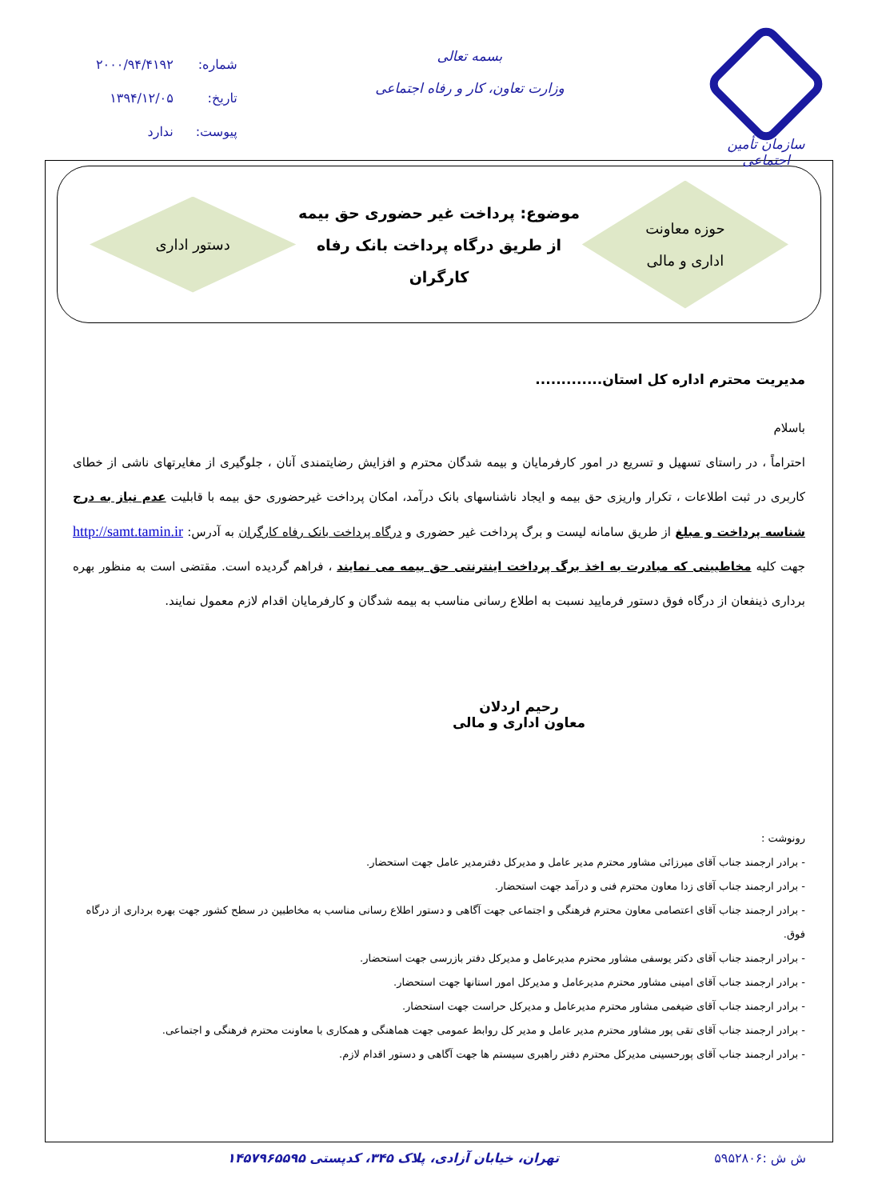سازمان تأمین اجتماعی
بسمه تعالی
وزارت تعاون، کار و رفاه اجتماعی
شماره: ۲۰۰۰/۹۴/۴۱۹۲
تاریخ: ۱۳۹۴/۱۲/۰۵
پیوست: ندارد
حوزه معاونت
اداری و مالی
موضوع: پرداخت غیر حضوری حق بیمه
از طریق درگاه پرداخت بانک رفاه کارگران
دستور اداری
مدیریت محترم اداره کل استان.............
باسلام
احتراماً ، در راستای تسهیل و تسریع در امور کارفرمایان و بیمه شدگان محترم و افزایش رضایتمندی آنان ، جلوگیری از مغایرتهای ناشی از خطای کاربری در ثبت اطلاعات ، تکرار واریزی حق بیمه و ایجاد ناشناسهای بانک درآمد، امکان پرداخت غیرحضوری حق بیمه با قابلیت عدم نیاز به درج شناسه پرداخت و مبلغ از طریق سامانه لیست و برگ پرداخت غیر حضوری و درگاه پرداخت بانک رفاه کارگران به آدرس: http://samt.tamin.ir جهت کلیه مخاطبینی که مبادرت به اخذ برگ پرداخت اینترنتی حق بیمه می نمایند ، فراهم گردیده است. مقتضی است به منظور بهره برداری ذینفعان از درگاه فوق دستور فرمایید نسبت به اطلاع رسانی مناسب به بیمه شدگان و کارفرمایان اقدام لازم معمول نمایند.
رحیم اردلان
معاون اداری و مالی
رونوشت :
- برادر ارجمند جناب آقای میرزائی مشاور محترم مدیر عامل و مدیرکل دفترمدیر عامل جهت استحضار.
- برادر ارجمند جناب آقای زدا معاون محترم فنی و درآمد جهت استحضار.
- برادر ارجمند جناب آقای اعتصامی معاون محترم فرهنگی و اجتماعی جهت آگاهی و دستور اطلاع رسانی مناسب به مخاطبین در سطح کشور جهت بهره برداری از درگاه فوق.
- برادر ارجمند جناب آقای دکتر یوسفی مشاور محترم مدیرعامل و مدیرکل دفتر بازرسی جهت استحضار.
- برادر ارجمند جناب آقای امینی مشاور محترم مدیرعامل و مدیرکل امور استانها جهت استحضار.
- برادر ارجمند جناب آقای ضیغمی مشاور محترم مدیرعامل و مدیرکل حراست جهت استحضار.
- برادر ارجمند جناب آقای تقی پور مشاور محترم مدیر عامل و مدیر کل روابط عمومی جهت هماهنگی و همکاری با معاونت محترم فرهنگی و اجتماعی.
- برادر ارجمند جناب آقای پورحسینی مدیرکل محترم دفتر راهبری سیستم ها جهت آگاهی و دستور اقدام لازم.
ش ش :۵۹۵۲۸۰۶ تهران، خیابان آزادی، پلاک ۳۴۵، کدپستی ۱۴۵۷۹۶۵۵۹۵